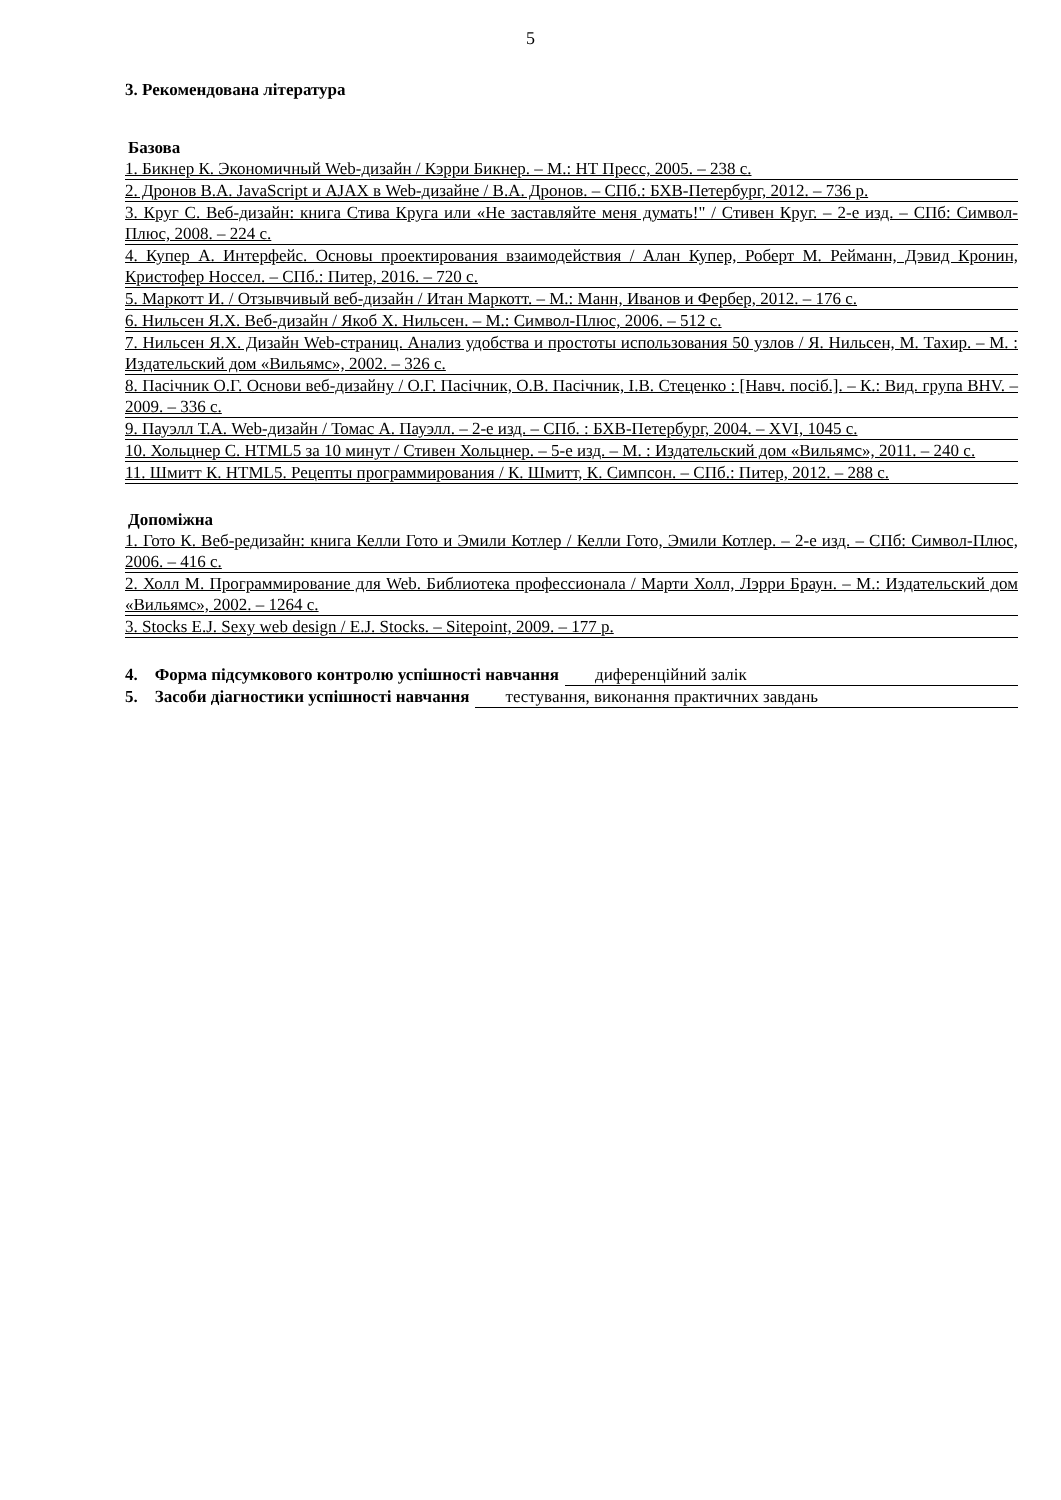5
3. Рекомендована література
Базова
1. Бикнер К. Экономичный Web-дизайн / Кэрри Бикнер. – М.: НТ Пресс, 2005. – 238 с.
2. Дронов В.А. JavaScript и AJAX в Web-дизайне / В.А. Дронов. – СПб.: БХВ-Петербург, 2012. – 736 р.
3. Круг С. Веб-дизайн: книга Стива Круга или «Не заставляйте меня думать!" / Стивен Круг. – 2-е изд. – СПб: Символ-Плюс, 2008. – 224 с.
4. Купер А. Интерфейс. Основы проектирования взаимодействия / Алан Купер, Роберт М. Рейманн, Дэвид Кронин, Кристофер Носсел. – СПб.: Питер, 2016. – 720 с.
5. Маркотт И. / Отзывчивый веб-дизайн / Итан Маркотт. – М.: Манн, Иванов и Фербер, 2012. – 176 с.
6. Нильсен Я.Х. Веб-дизайн / Якоб Х. Нильсен. – М.: Символ-Плюс, 2006. – 512 с.
7. Нильсен Я.Х. Дизайн Web-страниц. Анализ удобства и простоты использования 50 узлов / Я. Нильсен, М. Тахир. – М. : Издательский дом «Вильямс», 2002. – 326 с.
8. Пасічник О.Г. Основи веб-дизайну / О.Г. Пасічник, О.В. Пасічник, І.В. Стеценко : [Навч. посіб.]. – К.: Вид. група BHV. – 2009. – 336 с.
9. Пауэлл Т.А. Web-дизайн / Томас А. Пауэлл. – 2-е изд. – СПб. : БХВ-Петербург, 2004. – XVI, 1045 с.
10. Хольцнер С. HTML5 за 10 минут / Стивен Хольцнер. – 5-е изд. – М. : Издательский дом «Вильямс», 2011. – 240 с.
11. Шмитт К. HTML5. Рецепты программирования / К. Шмитт, К. Симпсон. – СПб.: Питер, 2012. – 288 с.
Допоміжна
1. Гото К. Веб-редизайн: книга Келли Гото и Эмили Котлер / Келли Гото, Эмили Котлер. – 2-е изд. – СПб: Символ-Плюс, 2006. – 416 с.
2. Холл М. Программирование для Web. Библиотека профессионала / Марти Холл, Лэрри Браун. – М.: Издательский дом «Вильямс», 2002. – 1264 с.
3. Stocks E.J. Sexy web design / E.J. Stocks. – Sitepoint, 2009. – 177 р.
4. Форма підсумкового контролю успішності навчання диференційний залік
5. Засоби діагностики успішності навчання тестування, виконання практичних завдань